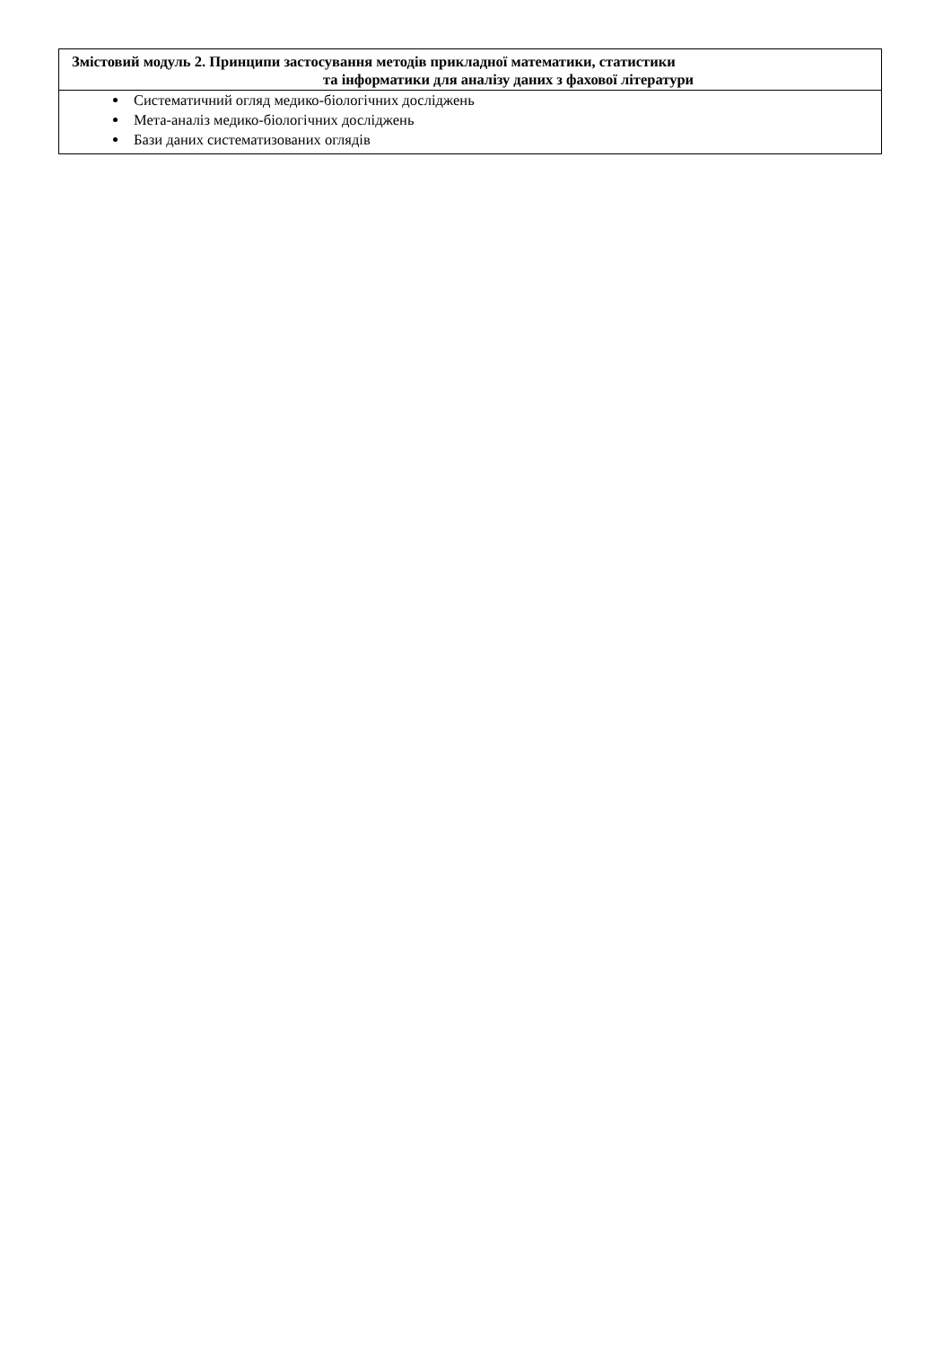| Змістовий модуль 2. Принципи застосування методів прикладної математики, статистики та інформатики для аналізу даних з фахової літератури |
| --- |
| Систематичний огляд медико-біологічних досліджень Мета-аналіз медико-біологічних досліджень Бази даних систематизованих оглядів |